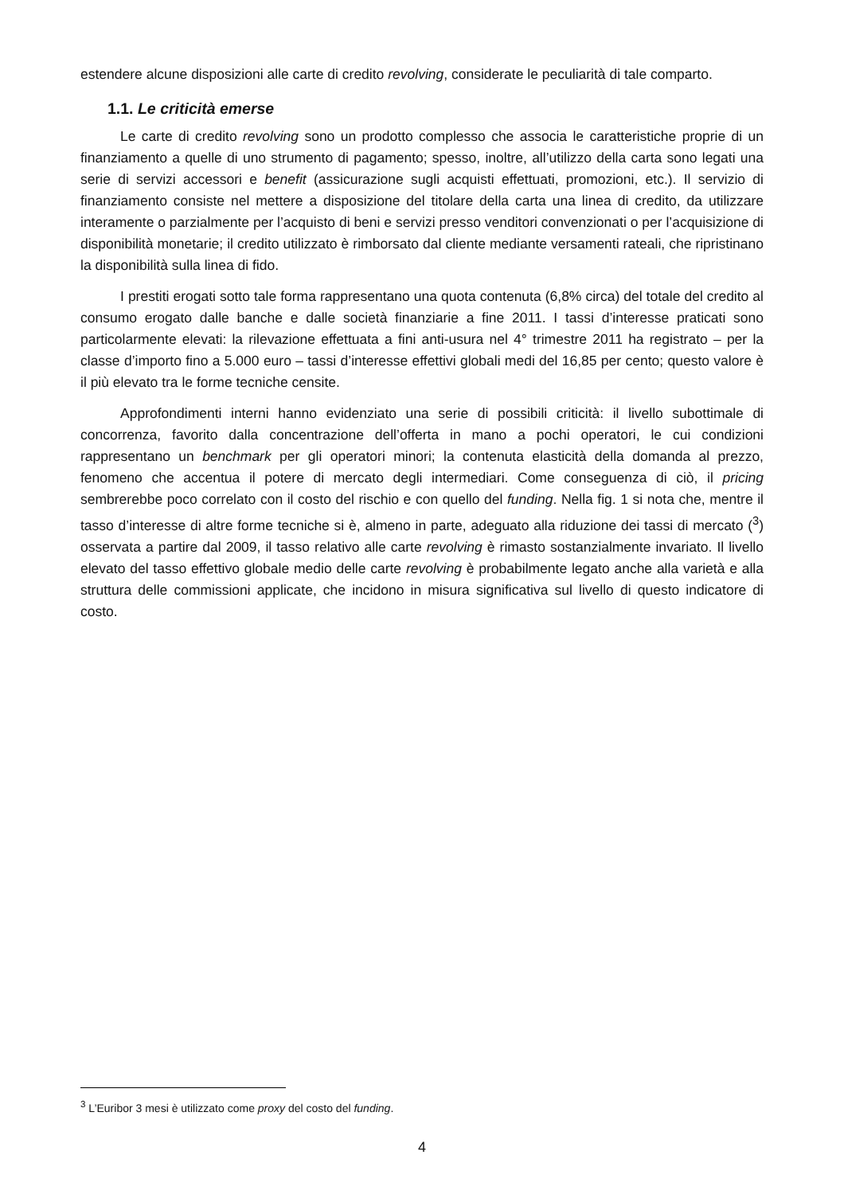estendere alcune disposizioni alle carte di credito revolving, considerate le peculiarità di tale comparto.
1.1. Le criticità emerse
Le carte di credito revolving sono un prodotto complesso che associa le caratteristiche proprie di un finanziamento a quelle di uno strumento di pagamento; spesso, inoltre, all’utilizzo della carta sono legati una serie di servizi accessori e benefit (assicurazione sugli acquisti effettuati, promozioni, etc.). Il servizio di finanziamento consiste nel mettere a disposizione del titolare della carta una linea di credito, da utilizzare interamente o parzialmente per l’acquisto di beni e servizi presso venditori convenzionati o per l’acquisizione di disponibilità monetarie; il credito utilizzato è rimborsato dal cliente mediante versamenti rateali, che ripristinano la disponibilità sulla linea di fido.
I prestiti erogati sotto tale forma rappresentano una quota contenuta (6,8% circa) del totale del credito al consumo erogato dalle banche e dalle società finanziarie a fine 2011. I tassi d’interesse praticati sono particolarmente elevati: la rilevazione effettuata a fini anti-usura nel 4° trimestre 2011 ha registrato – per la classe d’importo fino a 5.000 euro – tassi d’interesse effettivi globali medi del 16,85 per cento; questo valore è il più elevato tra le forme tecniche censite.
Approfondimenti interni hanno evidenziato una serie di possibili criticità: il livello subottimale di concorrenza, favorito dalla concentrazione dell’offerta in mano a pochi operatori, le cui condizioni rappresentano un benchmark per gli operatori minori; la contenuta elasticità della domanda al prezzo, fenomeno che accentua il potere di mercato degli intermediari. Come conseguenza di ciò, il pricing sembrerebbe poco correlato con il costo del rischio e con quello del funding. Nella fig. 1 si nota che, mentre il tasso d’interesse di altre forme tecniche si è, almeno in parte, adeguato alla riduzione dei tassi di mercato (<sup>3</sup>) osservata a partire dal 2009, il tasso relativo alle carte revolving è rimasto sostanzialmente invariato. Il livello elevato del tasso effettivo globale medio delle carte revolving è probabilmente legato anche alla varietà e alla struttura delle commissioni applicate, che incidono in misura significativa sul livello di questo indicatore di costo.
<sup>3</sup> L’Euribor 3 mesi è utilizzato come proxy del costo del funding.
4